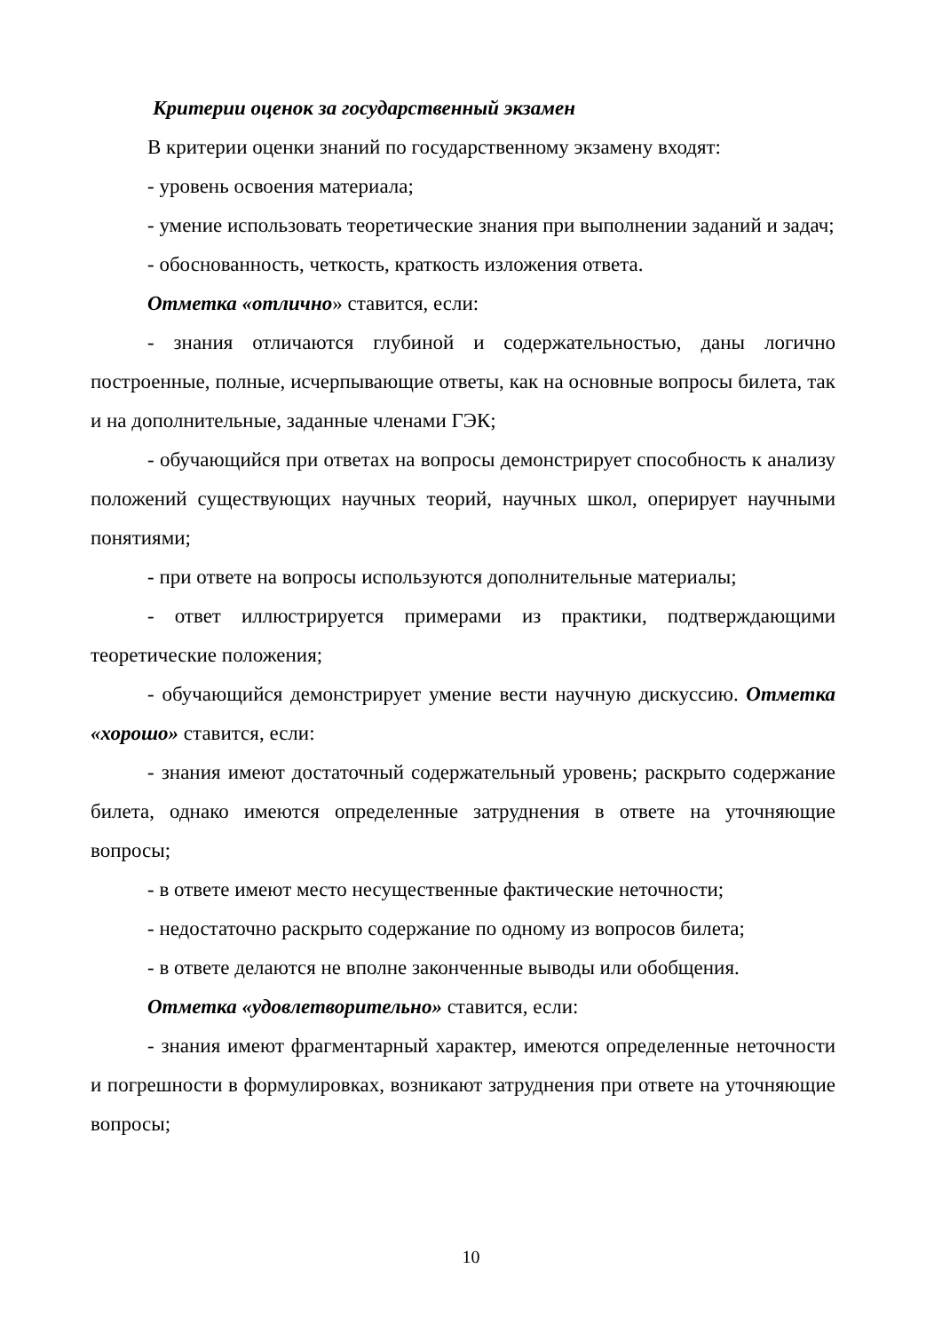Критерии оценок за государственный экзамен
В критерии оценки знаний по государственному экзамену входят:
- уровень освоения материала;
- умение использовать теоретические знания при выполнении заданий и задач;
- обоснованность, четкость, краткость изложения ответа.
Отметка «отлично» ставится, если:
- знания отличаются глубиной и содержательностью, даны логично построенные, полные, исчерпывающие ответы, как на основные вопросы билета, так и на дополнительные, заданные членами ГЭК;
- обучающийся при ответах на вопросы демонстрирует способность к анализу положений существующих научных теорий, научных школ, оперирует научными понятиями;
- при ответе на вопросы используются дополнительные материалы;
- ответ иллюстрируется примерами из практики, подтверждающими теоретические положения;
- обучающийся демонстрирует умение вести научную дискуссию. Отметка «хорошо» ставится, если:
- знания имеют достаточный содержательный уровень; раскрыто содержание билета, однако имеются определенные затруднения в ответе на уточняющие вопросы;
- в ответе имеют место несущественные фактические неточности;
- недостаточно раскрыто содержание по одному из вопросов билета;
- в ответе делаются не вполне законченные выводы или обобщения.
Отметка «удовлетворительно» ставится, если:
- знания имеют фрагментарный характер, имеются определенные неточности и погрешности в формулировках, возникают затруднения при ответе на уточняющие вопросы;
10